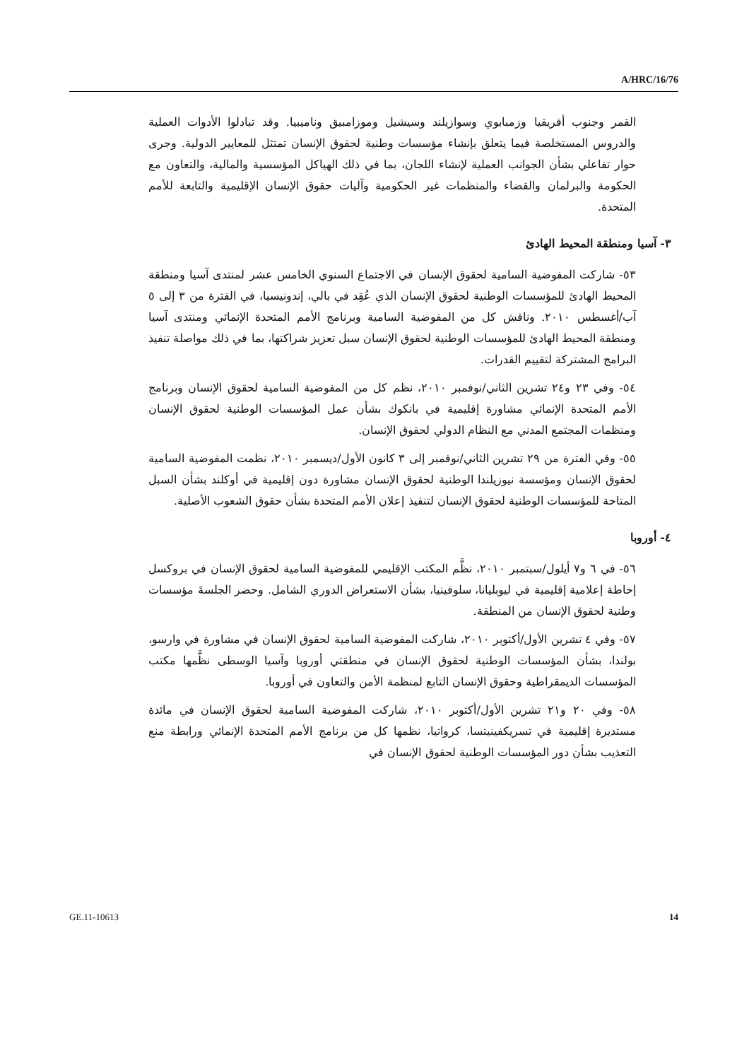A/HRC/16/76
القمر وجنوب أفريقيا وزمبابوي وسوازيلند وسيشيل وموزامبيق وناميبيا. وقد تبادلوا الأدوات العملية والدروس المستخلصة فيما يتعلق بإنشاء مؤسسات وطنية لحقوق الإنسان تمتثل للمعايير الدولية. وجرى حوار تفاعلي بشأن الجوانب العملية لإنشاء اللجان، بما في ذلك الهياكل المؤسسية والمالية، والتعاون مع الحكومة والبرلمان والقضاء والمنظمات غير الحكومية وآليات حقوق الإنسان الإقليمية والتابعة للأمم المتحدة.
٣- آسيا ومنطقة المحيط الهادئ
٥٣- شاركت المفوضية السامية لحقوق الإنسان في الاجتماع السنوي الخامس عشر لمنتدى آسيا ومنطقة المحيط الهادئ للمؤسسات الوطنية لحقوق الإنسان الذي عُقِد في بالي، إندونيسيا، في الفترة من ٣ إلى ٥ آب/أغسطس ٢٠١٠. وناقش كل من المفوضية السامية وبرنامج الأمم المتحدة الإنمائي ومنتدى آسيا ومنطقة المحيط الهادئ للمؤسسات الوطنية لحقوق الإنسان سبل تعزيز شراكتها، بما في ذلك مواصلة تنفيذ البرامج المشتركة لتقييم القدرات.
٥٤- وفي ٢٣ و٢٤ تشرين الثاني/نوفمبر ٢٠١٠، نظم كل من المفوضية السامية لحقوق الإنسان وبرنامج الأمم المتحدة الإنمائي مشاورة إقليمية في بانكوك بشأن عمل المؤسسات الوطنية لحقوق الإنسان ومنظمات المجتمع المدني مع النظام الدولي لحقوق الإنسان.
٥٥- وفي الفترة من ٢٩ تشرين الثاني/نوفمبر إلى ٣ كانون الأول/ديسمبر ٢٠١٠، نظمت المفوضية السامية لحقوق الإنسان ومؤسسة نيوزيلندا الوطنية لحقوق الإنسان مشاورة دون إقليمية في أوكلند بشأن السبل المتاحة للمؤسسات الوطنية لحقوق الإنسان لتنفيذ إعلان الأمم المتحدة بشأن حقوق الشعوب الأصلية.
٤- أوروبا
٥٦- في ٦ و٧ أيلول/سبتمبر ٢٠١٠، نظَّم المكتب الإقليمي للمفوضية السامية لحقوق الإنسان في بروكسل إحاطة إعلامية إقليمية في ليوبليانا، سلوفينيا، بشأن الاستعراض الدوري الشامل. وحضر الجلسةَ مؤسسات وطنية لحقوق الإنسان من المنطقة.
٥٧- وفي ٤ تشرين الأول/أكتوبر ٢٠١٠، شاركت المفوضية السامية لحقوق الإنسان في مشاورة في وارسو، بولندا، بشأن المؤسسات الوطنية لحقوق الإنسان في منطقتي أوروبا وآسيا الوسطى نظَّمها مكتب المؤسسات الديمقراطية وحقوق الإنسان التابع لمنظمة الأمن والتعاون في أوروبا.
٥٨- وفي ٢٠ و٢١ تشرين الأول/أكتوبر ٢٠١٠، شاركت المفوضية السامية لحقوق الإنسان في مائدة مستديرة إقليمية في تسريكفينيتسا، كرواتيا، نظمها كل من برنامج الأمم المتحدة الإنمائي ورابطة منع التعذيب بشأن دور المؤسسات الوطنية لحقوق الإنسان في
GE.11-10613 14